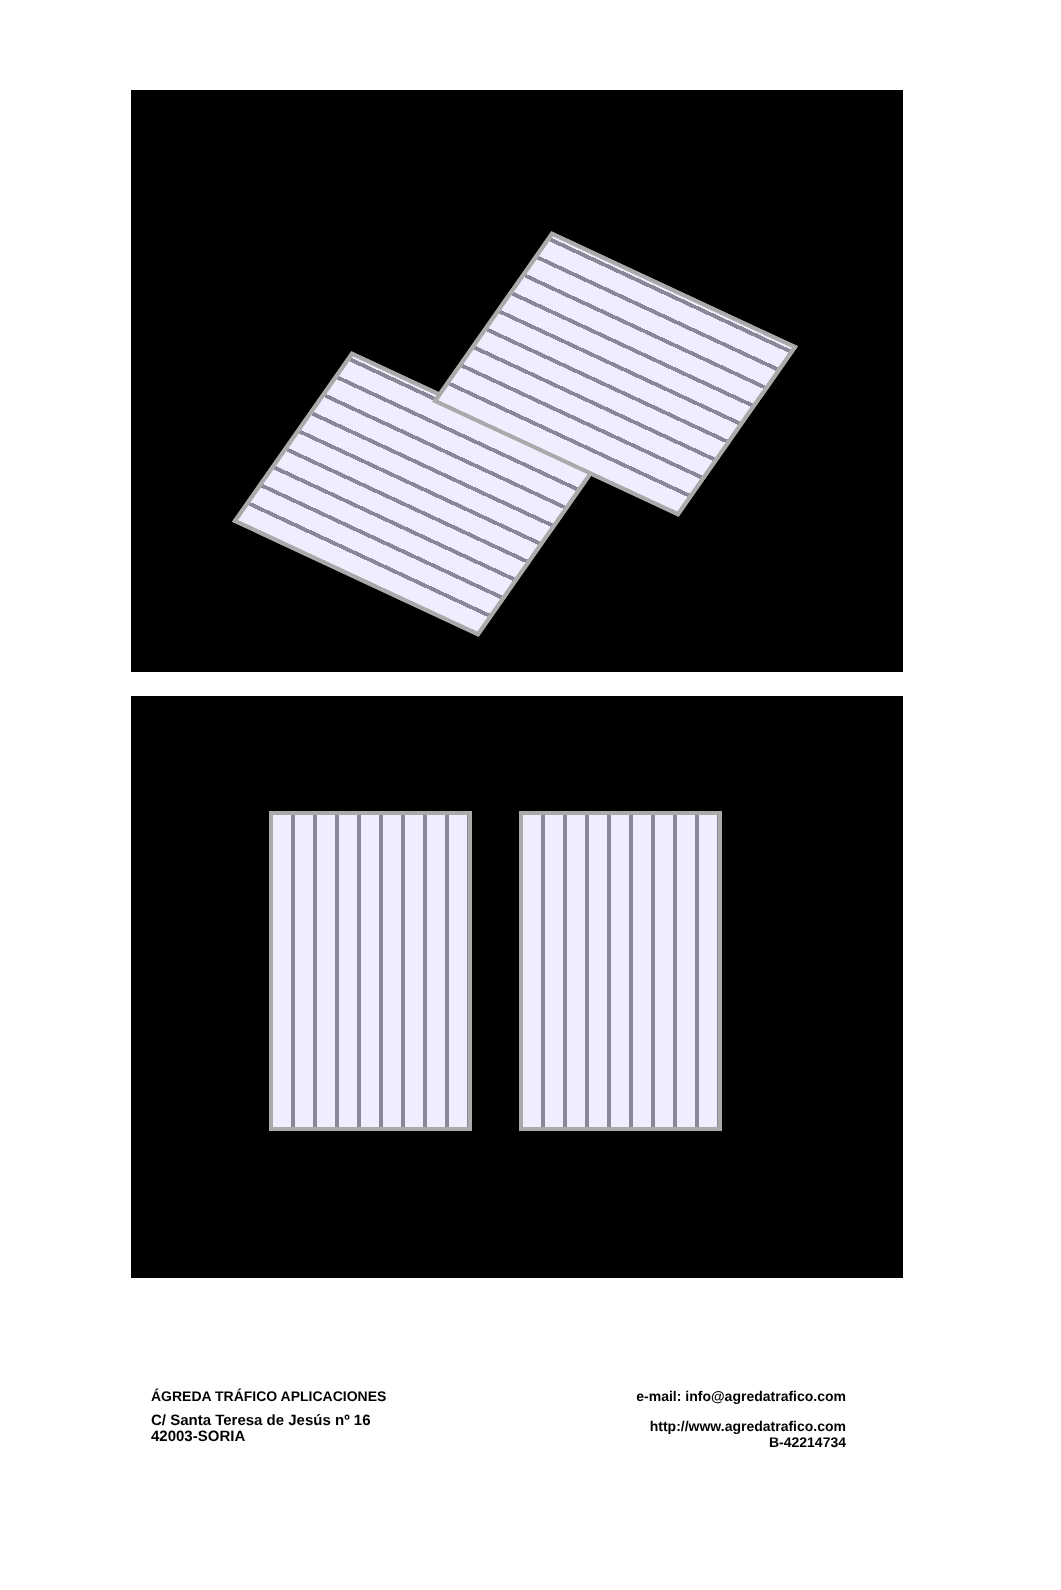ÁGREDA TRÁFICO APLICACIONES
C/ Santa Teresa de Jesús nº 16
42003-SORIA
e-mail: info@agredatrafico.com
http://www.agredatrafico.com
B-42214734